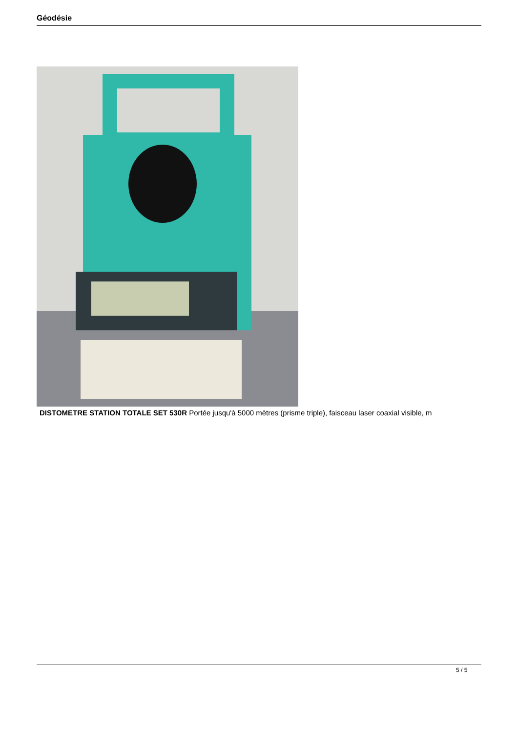Géodésie
DISTOMETRE STATION TOTALE SET 530R Portée jusqu'à 5000 mètres (prisme triple), faisceau laser coaxial visible, m
5 / 5